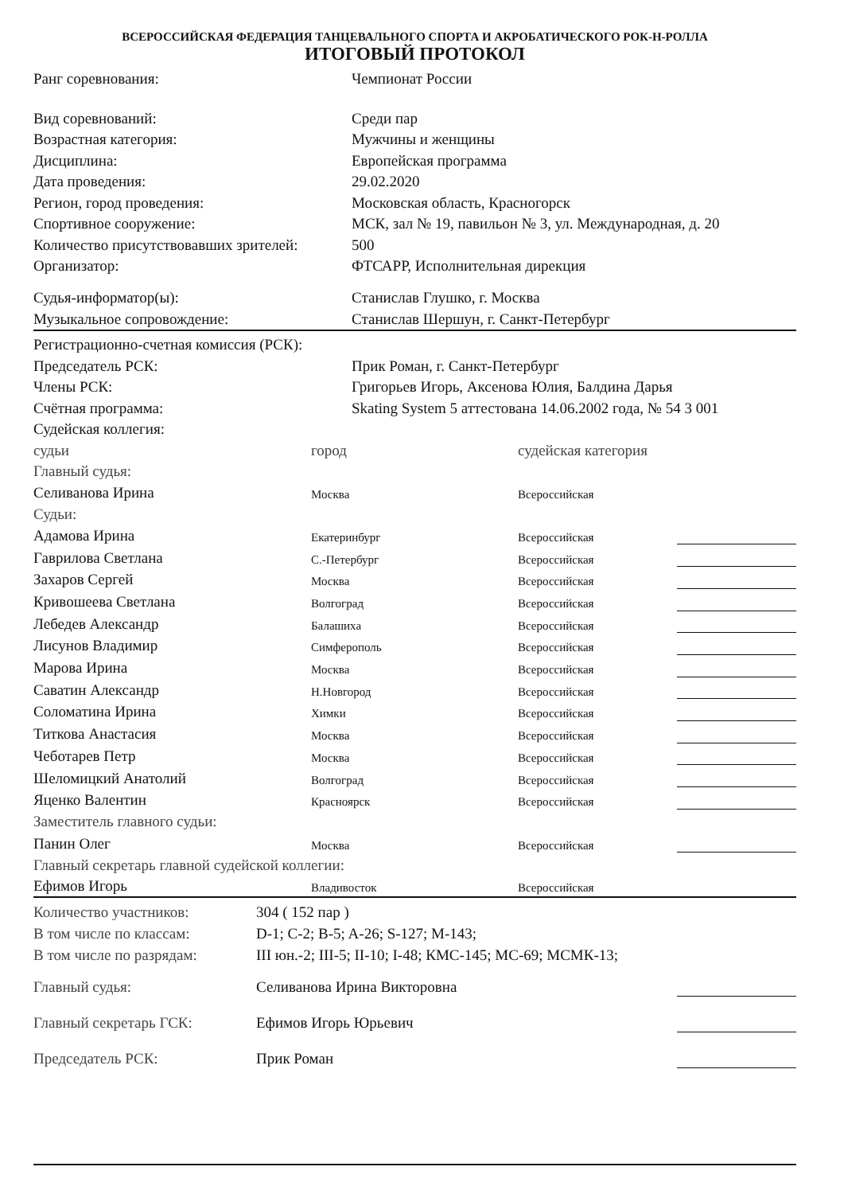ВСЕРОССИЙСКАЯ ФЕДЕРАЦИЯ ТАНЦЕВАЛЬНОГО СПОРТА И АКРОБАТИЧЕСКОГО РОК-Н-РОЛЛА
ИТОГОВЫЙ ПРОТОКОЛ
| Ранг соревнования: | Чемпионат России |
| Вид соревнований: | Среди пар |
| Возрастная категория: | Мужчины и женщины |
| Дисциплина: | Европейская программа |
| Дата проведения: | 29.02.2020 |
| Регион, город проведения: | Московская область, Красногорск |
| Спортивное сооружение: | МСК, зал № 19, павильон № 3, ул. Международная, д. 20 |
| Количество присутствовавших зрителей: | 500 |
| Организатор: | ФТСАРР, Исполнительная дирекция |
| Судья-информатор(ы): | Станислав Глушко, г. Москва |
| Музыкальное сопровождение: | Станислав Шершун, г. Санкт-Петербург |
| Регистрационно-счетная комиссия (РСК): | |
| Председатель РСК: | Прик Роман, г. Санкт-Петербург |
| Члены РСК: | Григорьев Игорь, Аксенова Юлия, Балдина Дарья |
| Счётная программа: | Skating System 5 аттестована 14.06.2002 года, № 54 3 001 |
| Судейская коллегия: | |
| судьи | город | судейская категория | |
| Главный судья: | | | |
| Селиванова Ирина | Москва | Всероссийская | |
| Судьи: | | | |
| Адамова Ирина | Екатеринбург | Всероссийская | |
| Гаврилова Светлана | С.-Петербург | Всероссийская | |
| Захаров Сергей | Москва | Всероссийская | |
| Кривошеева Светлана | Волгоград | Всероссийская | |
| Лебедев Александр | Балашиха | Всероссийская | |
| Лисунов Владимир | Симферополь | Всероссийская | |
| Марова Ирина | Москва | Всероссийская | |
| Саватин Александр | Н.Новгород | Всероссийская | |
| Соломатина Ирина | Химки | Всероссийская | |
| Титкова Анастасия | Москва | Всероссийская | |
| Чеботарев Петр | Москва | Всероссийская | |
| Шеломицкий Анатолий | Волгоград | Всероссийская | |
| Яценко Валентин | Красноярск | Всероссийская | |
| Заместитель главного судьи: | | | |
| Панин Олег | Москва | Всероссийская | |
| Главный секретарь главной судейской коллегии: | | | |
| Ефимов Игорь | Владивосток | Всероссийская | |
| Количество участников: | 304 ( 152 пар ) | |
| В том числе по классам: | D-1; C-2; B-5; A-26; S-127; M-143; | |
| В том числе по разрядам: | III юн.-2; III-5; II-10; I-48; КМС-145; МС-69; МСМК-13; | |
| Главный судья: | Селиванова Ирина Викторовна | |
| Главный секретарь ГСК: | Ефимов Игорь Юрьевич | |
| Председатель РСК: | Прик Роман | |